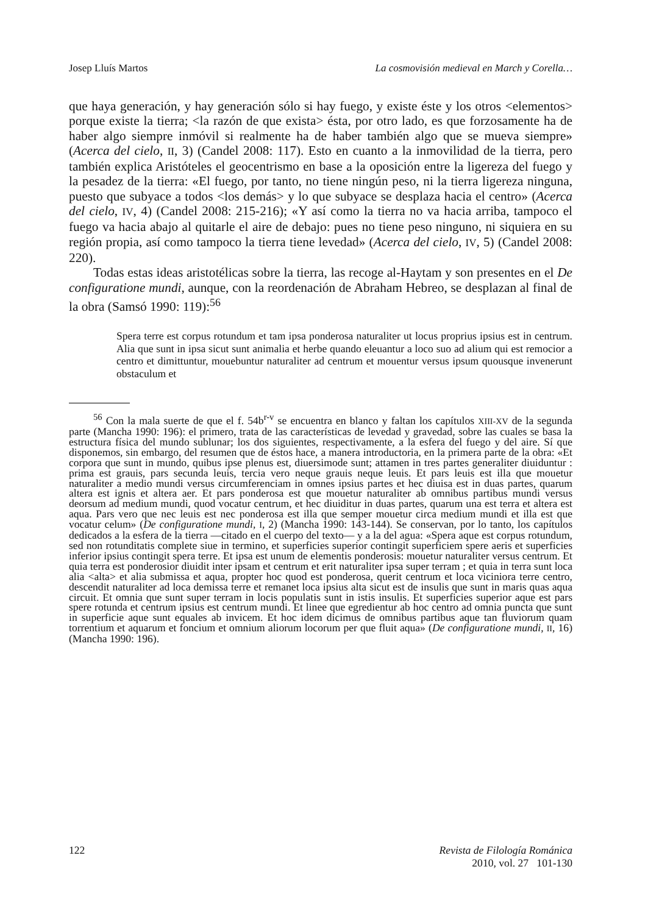Josep Lluís Martos La cosmovisión medieval en March y Corella…
que haya generación, y hay generación sólo si hay fuego, y existe éste y los otros <elementos> porque existe la tierra; <la razón de que exista> ésta, por otro lado, es que forzosamente ha de haber algo siempre inmóvil si realmente ha de haber también algo que se mueva siempre» (Acerca del cielo, II, 3) (Candel 2008: 117). Esto en cuanto a la inmovilidad de la tierra, pero también explica Aristóteles el geocentrismo en base a la oposición entre la ligereza del fuego y la pesadez de la tierra: «El fuego, por tanto, no tiene ningún peso, ni la tierra ligereza ninguna, puesto que subyace a todos <los demás> y lo que subyace se desplaza hacia el centro» (Acerca del cielo, IV, 4) (Candel 2008: 215-216); «Y así como la tierra no va hacia arriba, tampoco el fuego va hacia abajo al quitarle el aire de debajo: pues no tiene peso ninguno, ni siquiera en su región propia, así como tampoco la tierra tiene levedad» (Acerca del cielo, IV, 5) (Candel 2008: 220).
Todas estas ideas aristotélicas sobre la tierra, las recoge al-Haytam y son presentes en el De configuratione mundi, aunque, con la reordenación de Abraham Hebreo, se desplazan al final de la obra (Samsó 1990: 119):<sup>56</sup>
Spera terre est corpus rotundum et tam ipsa ponderosa naturaliter ut locus proprius ipsius est in centrum. Alia que sunt in ipsa sicut sunt animalia et herbe quando eleuantur a loco suo ad alium qui est remocior a centro et dimittuntur, mouebuntur naturaliter ad centrum et mouentur versus ipsum quousque invenerunt obstaculum et
<sup>56</sup> Con la mala suerte de que el f. 54b<sup>r-v</sup> se encuentra en blanco y faltan los capítulos XIII-XV de la segunda parte (Mancha 1990: 196): el primero, trata de las características de levedad y gravedad, sobre las cuales se basa la estructura física del mundo sublunar; los dos siguientes, respectivamente, a la esfera del fuego y del aire. Sí que disponemos, sin embargo, del resumen que de éstos hace, a manera introductoria, en la primera parte de la obra: «Et corpora que sunt in mundo, quibus ipse plenus est, diuersimode sunt; attamen in tres partes generaliter diuiduntur : prima est grauis, pars secunda leuis, tercia vero neque grauis neque leuis. Et pars leuis est illa que mouetur naturaliter a medio mundi versus circumferenciam in omnes ipsius partes et hec diuisa est in duas partes, quarum altera est ignis et altera aer. Et pars ponderosa est que mouetur naturaliter ab omnibus partibus mundi versus deorsum ad medium mundi, quod vocatur centrum, et hec diuiditur in duas partes, quarum una est terra et altera est aqua. Pars vero que nec leuis est nec ponderosa est illa que semper mouetur circa medium mundi et illa est que vocatur celum» (De configuratione mundi, I, 2) (Mancha 1990: 143-144). Se conservan, por lo tanto, los capítulos dedicados a la esfera de la tierra —citado en el cuerpo del texto— y a la del agua: «Spera aque est corpus rotundum, sed non rotunditatis complete siue in termino, et superficies superior contingit superficiem spere aeris et superficies inferior ipsius contingit spera terre. Et ipsa est unum de elementis ponderosis: mouetur naturaliter versus centrum. Et quia terra est ponderosior diuidit inter ipsam et centrum et erit naturaliter ipsa super terram ; et quia in terra sunt loca alia <alta> et alia submissa et aqua, propter hoc quod est ponderosa, querit centrum et loca viciniora terre centro, descendit naturaliter ad loca demissa terre et remanet loca ipsius alta sicut est de insulis que sunt in maris quas aqua circuit. Et omnia que sunt super terram in locis populatis sunt in istis insulis. Et superficies superior aque est pars spere rotunda et centrum ipsius est centrum mundi. Et linee que egredientur ab hoc centro ad omnia puncta que sunt in superficie aque sunt equales ab invicem. Et hoc idem dicimus de omnibus partibus aque tan fluviorum quam torrentium et aquarum et foncium et omnium aliorum locorum per que fluit aqua» (De configuratione mundi, II, 16) (Mancha 1990: 196).
122 Revista de Filología Románica
2010, vol. 27 101-130